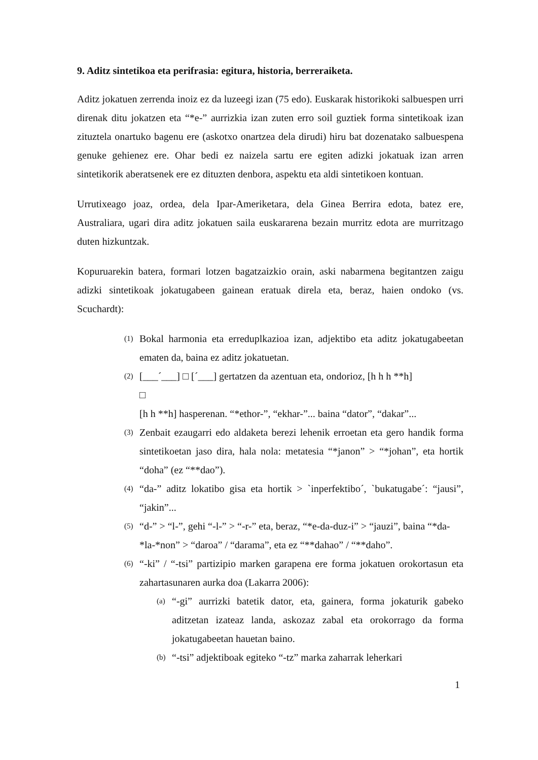9. Aditz sintetikoa eta perifrasia: egitura, historia, berreraiketa.
Aditz jokatuen zerrenda inoiz ez da luzeegi izan (75 edo). Euskarak historikoki salbuespen urri direnak ditu jokatzen eta “*e-” aurrizkia izan zuten erro soil guztiek forma sintetikoak izan zituztela onartuko bagenu ere (askotxo onartzea dela dirudi) hiru bat dozenatako salbuespena genuke gehienez ere. Ohar bedi ez naizela sartu ere egiten adizki jokatuak izan arren sintetikorik aberatsenek ere ez dituzten denbora, aspektu eta aldi sintetikoen kontuan.
Urrutixeago joaz, ordea, dela Ipar-Ameriketara, dela Ginea Berrira edota, batez ere, Australiara, ugari dira aditz jokatuen saila euskararena bezain murritz edota are murritzago duten hizkuntzak.
Kopuruarekin batera, formari lotzen bagatzaizkio orain, aski nabarmena begitantzen zaigu adizki sintetikoak jokatugabeen gainean eratuak direla eta, beraz, haien ondoko (vs. Scuchardt):
(1) Bokal harmonia eta erreduplkazioa izan, adjektibo eta aditz jokatugabeetan ematen da, baina ez aditz jokatuetan.
(2) [___´___] □ [´___] gertatzen da azentuan eta, ondorioz, [h h h **h]
□
[h h **h] hasperenan. “*ethor-”, “ekhar-”... baina “dator”, “dakar”...
(3) Zenbait ezaugarri edo aldaketa berezi lehenik erroetan eta gero handik forma sintetikoetan jaso dira, hala nola: metatesia “*janon” > “*johan”, eta hortik “doha” (ez “**dao”).
(4) “da-” aditz lokatibo gisa eta hortik > `inperfektibo´, `bukatugabe´: “jausi”, “jakin”...
(5) “d-” > “l-”, gehi “-l-” > “-r-” eta, beraz, “*e-da-duz-i” > “jauzi”, baina “*da-
*la-*non” > “daroa” / “darama”, eta ez “**dahao” / “**daho”.
(6) “-ki” / “-tsi” partizipio marken garapena ere forma jokatuen orokortasun eta zahartasunaren aurka doa (Lakarra 2006):
(a) “-gi” aurrizki batetik dator, eta, gainera, forma jokaturik gabeko aditzetan izateaz landa, askozaz zabal eta orokorrago da forma jokatugabeetan hauetan baino.
(b) “-tsi” adjektiboak egiteko “-tz” marka zaharrak leherkari
1